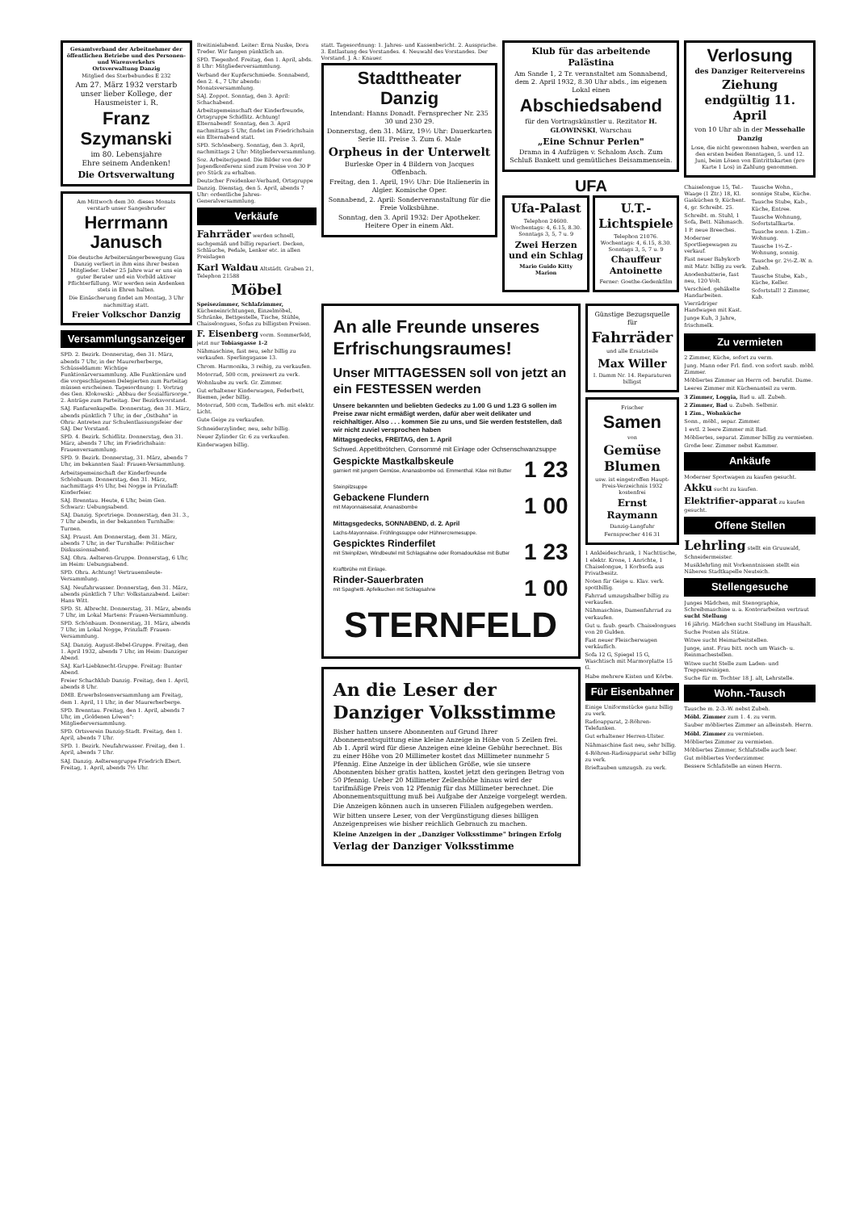Gesamtverband der Arbeitnehmer der öffentlichen Betriebe und des Personen- und Warenverkehrs
Ortsverwaltung Danzig
Mitglied des Sterbebundes E 232
Am 27. März 1932 verstarb unser lieber Kollege, der Hausmeister i. R.
Franz Szymanski
im 80. Lebensjahre
Ehre seinem Andenken!
Die Ortsverwaltung
Am Mittwoch dem 30. dieses Monats verstarb unser Sangesbruder
Herrmann Janusch
Die deutsche Arbeitersängerbewegung Gau Danzig verliert in ihm eins ihrer besten Mitglieder. Ueber 25 Jahre war er uns ein guter Berater und ein Vorbild aktiver Pflichterfüllung. Wir werden sein Andenken stets in Ehren halten.
Die Einäscherung findet am Montag, 3 Uhr nachmittag statt.
Freier Volkschor Danzig
Versammlungsanzeiger
SPD. 2. Bezirk. Donnerstag, den 31. März, abends 7 Uhr, in der Maurerherberge, Schüsseldamm: Wichtige Funktionärversammlung. Alle Funktionäre und die vorgeschlagenen Delegierten zum Parteitag müssen erscheinen. Tagesordnung: 1. Vortrag des Gen. Klokowski: „Abbau der Sozialfürsorge." 2. Anträge zum Parteitag. Der Bezirksvorstand.
SAJ. Fanfarenkapelle. Donnerstag, den 31. März, abends pünktlich 7 Uhr, in der „Ostbahn" in Ohra: Antreten zur Schulentlassungsfeier der SAJ. Der Vorstand.
SPD. 4. Bezirk. Schidlitz. Donnerstag, den 31. März, abends 7 Uhr, im Friedrichshain: Frauenversammlung.
SPD. 9. Bezirk. Donnerstag, 31. März, abends 7 Uhr, im bekannten Saal: Frauen-Versammlung.
Arbeitsgemeinschaft der Kinderfreunde Schönbaum. Donnerstag, den 31. März, nachmittags 4½ Uhr, bei Nogge in Prinzlaff: Kinderfeier.
SAJ. Brenntau. Heute, 6 Uhr, beim Gen. Schwarz: Uebungsabend.
SAJ. Danzig. Sportriege. Donnerstag, den 31. 3., 7 Uhr abends, in der bekannten Turnhalle: Turnen.
SAJ. Praust. Am Donnerstag, dem 31. März, abends 7 Uhr, in der Turnhalle: Politischer Diskussionsabend.
SAJ. Ohra. Aelteren-Gruppe. Donnerstag, 6 Uhr, im Heim: Uebungsabend.
SPD. Ohra. Achtung! Vertrauensleute-Versammlung.
SAJ. Neufahrwasser. Donnerstag, den 31. März, abends pünktlich 7 Uhr: Volkstanzabend. Leiter: Hans Witt.
SPD. St. Albrecht. Donnerstag, 31. März, abends 7 Uhr, im Lokal Martens: Frauen-Versammlung.
SPD. Schönbaum. Donnerstag, 31. März, abends 7 Uhr, im Lokal Nogge, Prinzlaff: Frauen-Versammlung.
SAJ. Danzig. August-Bebel-Gruppe. Freitag, den 1. April 1932, abends 7 Uhr, im Heim: Danziger Abend.
SAJ. Karl-Liebknecht-Gruppe. Freitag: Bunter Abend.
Freier Schachklub Danzig. Freitag, den 1. April, abends 8 Uhr.
DMB. Erwerbslosenversammlung am Freitag, dem 1. April, 11 Uhr, in der Maurerherberge.
SPD. Brenntau. Freitag, den 1. April, abends 7 Uhr, im „Goldenen Löwen": Mitgliederversammlung.
SPD. Ortsverein Danzig-Stadt. Freitag, den 1. April, abends 7 Uhr.
SPD. 1. Bezirk. Neufahrwasser. Freitag, den 1. April, abends 7 Uhr.
SAJ. Danzig. Aelterengruppe Friedrich Ebert. Freitag, 1. April, abends 7½ Uhr.
Breitinielabend. Leiter: Erna Nuske, Dora Treder. Wir fangen pünktlich an.
SPD. Tiegenhof. Freitag, den 1. April, abds. 8 Uhr: Mitgliederversammlung.
Verband der Kupferschmiede. Sonnabend, den 2. 4., 7 Uhr abends: Monatsversammlung.
SAJ. Zoppot. Sonntag, den 3. April: Schachabend.
Arbeitsgemeinschaft der Kinderfreunde, Ortsgruppe Schidlitz. Achtung! Elternabend! Sonntag, den 3. April nachmittags 5 Uhr, findet im Friedrichshain ein Elternabend statt.
SPD. Schöneberg. Sonntag, den 3. April, nachmittags 2 Uhr: Mitgliederversammlung.
Soz. Arbeiterjugend. Die Bilder von der Jugendkonferenz sind zum Preise von 30 P pro Stück zu erhalten.
Deutscher Freidenker-Verband, Ortsgruppe Danzig. Dienstag, den 5. April, abends 7 Uhr: ordentliche Jahres-Generalversammlung.
Verkäufe
Fahrräder werden schnell, sachgemäß und billig repariert. Decken, Schläuche, Pedale, Lenker etc. in allen Preislagen
Karl Waldau Altstädt. Graben 21, Telephon 21588
Möbel
Speisezimmer, Schlafzimmer, Kücheneinrichtungen, Einzelmöbel, Schränke, Bettgestelle, Tische, Stühle, Chaiselongues, Sofas zu billigsten Preisen.
F. Eisenberg vorm. Sommerfeld, jetzt nur Tobiasgasse 1-2
Nähmaschine, fast neu, sehr billig zu verkaufen. Sperlingsgasse 13.
Chrom. Harmonika, 3 reihig, zu verkaufen.
Motorrad, 500 ccm, preiswert zu verk.
Wohnlaube zu verk. Gr. Zimmer.
Gut erhaltener Kinderwagen, Federbett, Riemen, jeder billig.
Motorrad, 500 ccm, Tadellos erh. mit elektr. Licht.
Gute Geige zu verkaufen.
Schneiderzylinder, neu, sehr billig.
Neuer Zylinder Gr. 6 zu verkaufen.
Kinderwagen billig.
statt. Tagesordnung: 1. Jahres- und Kassenbericht. 2. Aussprache. 3. Entlastung des Vorstandes. 4. Neuwahl des Vorstandes. Der Vorstand. J. A.: Knauer.
Stadttheater Danzig
Intendant: Hanns Donadt. Fernsprecher Nr. 235 30 und 230 29.
Donnerstag, den 31. März, 19½ Uhr: Dauerkarten Serie III. Preise 3. Zum 6. Male
Orpheus in der Unterwelt
Burleske Oper in 4 Bildern von Jacques Offenbach.
Freitag, den 1. April, 19½ Uhr: Die Italienerin in Algier. Komische Oper.
Sonnabend, 2. April: Sonderveranstaltung für die Freie Volksbühne.
Sonntag, den 3. April 1932: Der Apotheker. Heitere Oper in einem Akt.
Klub für das arbeitende Palästina
Am Sande 1, 2 Tr. veranstaltet am Sonnabend, dem 2. April 1932, 8.30 Uhr abds., im eigenen Lokal einen
Abschiedsabend
für den Vortragskünstler u. Rezitator H. GLOWINSKI, Warschau
„Eine Schnur Perlen"
Drama in 4 Aufzügen v. Schalom Asch. Zum Schluß Bankett und gemütliches Beisammensein.
UFA
Ufa-Palast
Telephon 24600. Wochentags: 4, 6.15, 8.30. Sonntags 3, 5, 7 u. 9
Zwei Herzen und ein Schlag
Mario Guido Kitty Marion
U.T.-Lichtspiele
Telephon 21076. Wochentags: 4, 6.15, 8.30. Sonntags 3, 5, 7 u. 9
Chauffeur Antoinette
Ferner: Goethe-Gedenkfilm
An alle Freunde unseres Erfrischungsraumes!
Unser MITTAGESSEN soll von jetzt an ein FESTESSEN werden
Unsere bekannten und beliebten Gedecks zu 1.00 G und 1.23 G sollen im Preise zwar nicht ermäßigt werden, dafür aber weit delikater und reichhaltiger. Also . . . kommen Sie zu uns, und Sie werden feststellen, daß wir nicht zuviel versprochen haben
Mittagsgedecks, FREITAG, den 1. April
Schwed. Appetitbrötchen, Consommé mit Einlage oder Ochsenschwanzsuppe
1 23 Gespickte Mastkalbskeule
garniert mit jungem Gemüse, Ananasbombe od. Emmenthal. Käse mit Butter
Steinpilzsuppe
1 00 Gebackene Flundern
mit Mayonnaisesalat, Ananasbombe
Mittagsgedecks, SONNABEND, d. 2. April
Lachs-Mayonnaise. Frühlingssuppe oder Hühnercremesuppe.
1 23 Gespicktes Rinderfilet
mit Steinpilzen, Windbeutel mit Schlagsahne oder Romadourkäse mit Butter
Kraftbrühe mit Einlage.
1 00 Rinder-Sauerbraten
mit Spaghetti. Apfelkuchen mit Schlagsahne
STERNFELD
An die Leser der Danziger Volksstimme
Bisher hatten unsere Abonnenten auf Grund Ihrer Abonnementsquittung eine kleine Anzeige in Höhe von 5 Zeilen frei. Ab 1. April wird für diese Anzeigen eine kleine Gebühr berechnet. Bis zu einer Höhe von 20 Millimeter kostet das Millimeter nunmehr 5 Pfennig. Eine Anzeige in der üblichen Größe, wie sie unsere Abonnenten bisher gratis hatten, kostet jetzt den geringen Betrag von 50 Pfennig. Ueber 20 Millimeter Zeilenhöhe hinaus wird der tarifmäßige Preis von 12 Pfennig für das Millimeter berechnet. Die Abonnementsquittung muß bei Aufgabe der Anzeige vorgelegt werden.
Die Anzeigen können auch in unseren Filialen aufgegeben werden.
Wir bitten unsere Leser, von der Vergünstigung dieses billigen Anzeigenpreises wie bisher reichlich Gebrauch zu machen.
Kleine Anzeigen in der „Danziger Volksstimme" bringen Erfolg
Verlag der Danziger Volksstimme
Günstige Bezugsquelle für
Fahrräder
und alle Ersatzteile
Max Willer
I. Damm Nr. 14. Reparaturen billigst
Frischer
Samen
von
Gemüse Blumen
usw. ist eingetroffen Haupt-Preis-Verzeichnis 1932 kostenfrei
Ernst Raymann
Danzig-Langfuhr
Fernsprecher 416 31
1 Ankleideschrank, 1 Nachttische, 1 elektr. Krone, 1 Anrichte, 1 Chaiselongue, 1 Korbsofa aus Privatbesitz.
Noten für Geige u. Klav. verk. spottbillig.
Fahrrad umzugshalber billig zu verkaufen.
Nähmaschine, Damenfahrrad zu verkaufen.
Gut u. faub. gearb. Chaiselongues von 20 Gulden.
Fast neuer Fleischerwagen verkäuflich.
Sofa 12 G, Spiegel 15 G, Waschtisch mit Marmorplatte 15 G.
Habe mehrere Kisten und Körbe.
Für Eisenbahner
Einige Uniformstücke ganz billig zu verk.
Radioapparat, 2-Röhren-Telefunken.
Gut erhaltener Herren-Ulster.
Nähmaschine fast neu, sehr billig.
4-Röhren-Radioapparat sehr billig zu verk.
Brieftauben umzugsh. zu verk.
Verlosung
des Danziger Reitervereins
Ziehung endgültig 11. April
von 10 Uhr ab in der Messehalle Danzig
Lose, die nicht gewonnen haben, werden an den ersten beiden Renntagen, 5. und 12. Juni, beim Lösen von Eintrittskarten (pro Karte 1 Los) in Zahlung genommen.
Chaiselongue 15, Tel.-Waage (1 Ztr.) 18, Kl. Gasküchen 9, Küchent. 4, gr. Schreibt. 25.
Schreibt. m. Stuhl, 1 Sofa, Bett. Nähmasch.
1 P. neue Breeches.
Moderner Sportliegewagen zu verkauf.
Fast neuer Babykorb mit Matr. billig zu verk.
Anodenbatterie, fast neu, 120 Volt.
Verschied. gehäkelte Handarbeiten.
Vierrädriger Handwagen mit Kast.
Junge Kuh, 3 Jahre, frischmelk.
Tausche Wohn., sonnige Stube, Küche.
Tausche Stube, Kab., Küche, Entree.
Tausche Wohnung, Sofortstallkarte.
Tausche sonn. 1-Zim.-Wohnung.
Tausche 1½-Z.-Wohnung, sonnig.
Tausche gr. 2½-Z.-W. n. Zubeh.
Tausche Stube, Kab., Küche, Keller.
Sofortstall! 2 Zimmer, Kab.
Zu vermieten
2 Zimmer, Küche, sofort zu verm.
Jung. Mann oder Frl. find. von sofort saub. möbl. Zimmer.
Möbliertes Zimmer an Herrn od. berufst. Dame.
Leeres Zimmer mit Küchenanteil zu verm.
3 Zimmer, Loggia, Bad u. all. Zubeh.
2 Zimmer, Bad u. Zubeh. Selbmir.
1 Zim., Wohnküche
Sonn., möbl., separ. Zimmer.
1 evtl. 2 leere Zimmer mit Bad.
Möbliertes, separat. Zimmer billig zu vermieten.
Große leer. Zimmer nebst Kammer.
Ankäufe
Moderner Sportwagen zu kaufen gesucht.
Akku sucht zu kaufen.
Elektrifier-apparat zu kaufen gesucht.
Offene Stellen
Lehrling stellt ein Gruuwald, Schneidermeister.
Musiklehrling mit Vorkenntnissen stellt ein Näheres Stadtkapelle Neuteich.
Stellengesuche
Junges Mädchen, mit Stenographie, Schreibmaschine u. a. Kontorarbeiten vertraut sucht Stellung
16 jährig. Mädchen sucht Stellung im Haushalt.
Suche Posten als Stütze.
Witwe sucht Heimarbeitstellen.
Junge, anst. Frau bitt. noch um Wasch- u. Reinmachestellen.
Witwe sucht Stelle zum Laden- und Treppenreinigen.
Suche für m. Tochter 18 J. alt, Lehrstelle.
Wohn.-Tausch
Tausche m. 2-3.-W. nebst Zubeh.
Möbl. Zimmer zum 1. 4. zu verm.
Sauber möbliertes Zimmer an alleinsteh. Herrn.
Möbl. Zimmer zu vermieten.
Möbliertes Zimmer zu vermieten.
Möbliertes Zimmer, Schlafstelle auch leer.
Gut möbliertes Vorderzimmer.
Bessere Schlafstelle an einen Herrn.